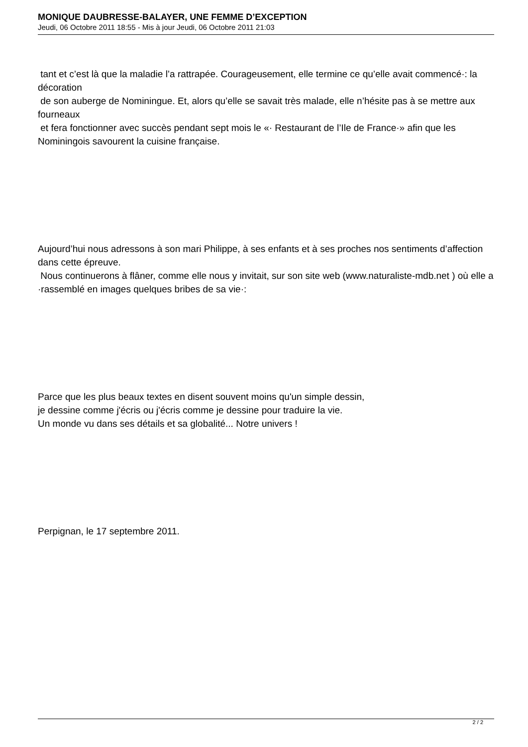MONIQUE DAUBRESSE-BALAYER, UNE FEMME D’EXCEPTION
Jeudi, 06 Octobre 2011 18:55 - Mis à jour Jeudi, 06 Octobre 2011 21:03
tant et c’est là que la maladie l’a rattrapée. Courageusement, elle termine ce qu’elle avait commencé·: la décoration
de son auberge de Nominingue. Et, alors qu’elle se savait très malade, elle n’hésite pas à se mettre aux fourneaux
et fera fonctionner avec succès pendant sept mois le «· Restaurant de l’Ile de France·» afin que les Nominingois savourent la cuisine française.
Aujourd’hui nous adressons à son mari Philippe, à ses enfants et à ses proches nos sentiments d’affection dans cette épreuve.
Nous continuerons à flâner, comme elle nous y invitait, sur son site web (www.naturaliste-mdb.net ) où elle a ·rassemblé en images quelques bribes de sa vie·:
Parce que les plus beaux textes en disent souvent moins qu'un simple dessin,
je dessine comme j'écris ou j'écris comme je dessine pour traduire la vie.
Un monde vu dans ses détails et sa globalité... Notre univers !
Perpignan, le 17 septembre 2011.
2 / 2